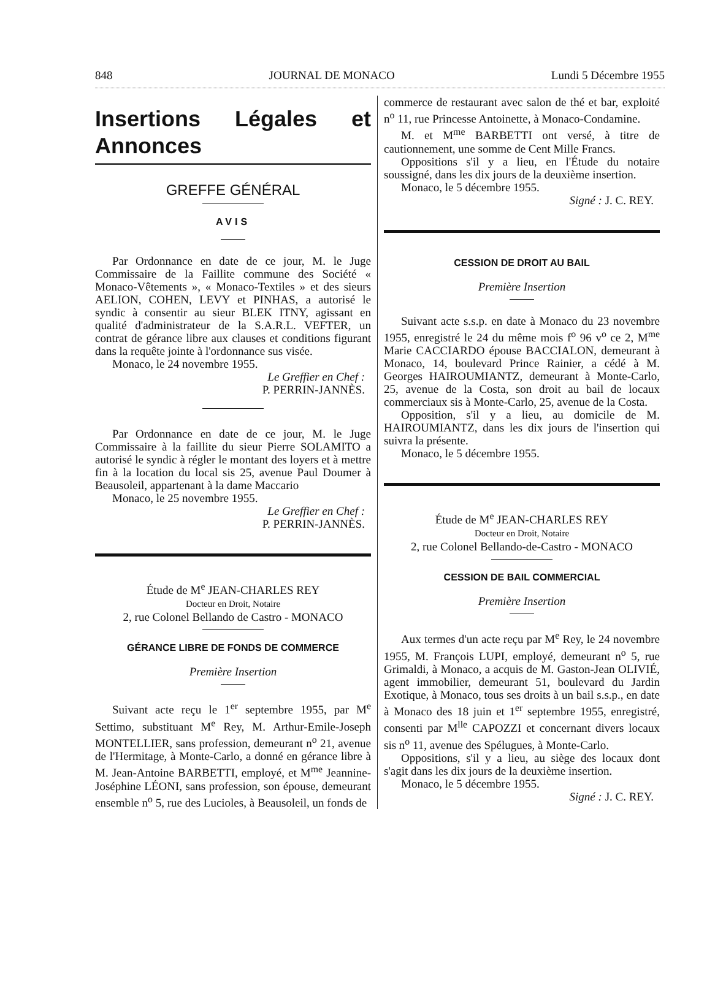848 JOURNAL DE MONACO Lundi 5 Décembre 1955
Insertions Légales et Annonces
GREFFE GÉNÉRAL
AVIS
Par Ordonnance en date de ce jour, M. le Juge Commissaire de la Faillite commune des Société « Monaco-Vêtements », « Monaco-Textiles » et des sieurs AELION, COHEN, LEVY et PINHAS, a autorisé le syndic à consentir au sieur BLEK ITNY, agissant en qualité d'administrateur de la S.A.R.L. VEFTER, un contrat de gérance libre aux clauses et conditions figurant dans la requête jointe à l'ordonnance sus visée.
Monaco, le 24 novembre 1955.
Le Greffier en Chef :
P. PERRIN-JANNÈS.
Par Ordonnance en date de ce jour, M. le Juge Commissaire à la faillite du sieur Pierre SOLAMITO a autorisé le syndic à régler le montant des loyers et à mettre fin à la location du local sis 25, avenue Paul Doumer à Beausoleil, appartenant à la dame Maccario
Monaco, le 25 novembre 1955.
Le Greffier en Chef :
P. PERRIN-JANNÈS.
Étude de M<sup>e</sup> JEAN-CHARLES REY
Docteur en Droit, Notaire
2, rue Colonel Bellando de Castro - MONACO
GÉRANCE LIBRE DE FONDS DE COMMERCE
Première Insertion
Suivant acte reçu le 1<sup>er</sup> septembre 1955, par M<sup>e</sup> Settimo, substituant M<sup>e</sup> Rey, M. Arthur-Emile-Joseph MONTELLIER, sans profession, demeurant n<sup>o</sup> 21, avenue de l'Hermitage, à Monte-Carlo, a donné en gérance libre à M. Jean-Antoine BARBETTI, employé, et M<sup>me</sup> Jeannine-Joséphine LÉONI, sans profession, son épouse, demeurant ensemble n<sup>o</sup> 5, rue des Lucioles, à Beausoleil, un fonds de
commerce de restaurant avec salon de thé et bar, exploité n<sup>o</sup> 11, rue Princesse Antoinette, à Monaco-Condamine.
M. et M<sup>me</sup> BARBETTI ont versé, à titre de cautionnement, une somme de Cent Mille Francs.
Oppositions s'il y a lieu, en l'Étude du notaire soussigné, dans les dix jours de la deuxième insertion.
Monaco, le 5 décembre 1955.
Signé : J. C. REY.
CESSION DE DROIT AU BAIL
Première Insertion
Suivant acte s.s.p. en date à Monaco du 23 novembre 1955, enregistré le 24 du même mois f<sup>o</sup> 96 v<sup>o</sup> ce 2, M<sup>me</sup> Marie CACCIARDO épouse BACCIALON, demeurant à Monaco, 14, boulevard Prince Rainier, a cédé à M. Georges HAIROUMIANTZ, demeurant à Monte-Carlo, 25, avenue de la Costa, son droit au bail de locaux commerciaux sis à Monte-Carlo, 25, avenue de la Costa.
Opposition, s'il y a lieu, au domicile de M. HAIROUMIANTZ, dans les dix jours de l'insertion qui suivra la présente.
Monaco, le 5 décembre 1955.
Étude de M<sup>e</sup> JEAN-CHARLES REY
Docteur en Droit, Notaire
2, rue Colonel Bellando-de-Castro - MONACO
CESSION DE BAIL COMMERCIAL
Première Insertion
Aux termes d'un acte reçu par M<sup>e</sup> Rey, le 24 novembre 1955, M. François LUPI, employé, demeurant n<sup>o</sup> 5, rue Grimaldi, à Monaco, a acquis de M. Gaston-Jean OLIVIÉ, agent immobilier, demeurant 51, boulevard du Jardin Exotique, à Monaco, tous ses droits à un bail s.s.p., en date à Monaco des 18 juin et 1<sup>er</sup> septembre 1955, enregistré, consenti par M<sup>lle</sup> CAPOZZI et concernant divers locaux sis n<sup>o</sup> 11, avenue des Spélugues, à Monte-Carlo.
Oppositions, s'il y a lieu, au siège des locaux dont s'agit dans les dix jours de la deuxième insertion.
Monaco, le 5 décembre 1955.
Signé : J. C. REY.